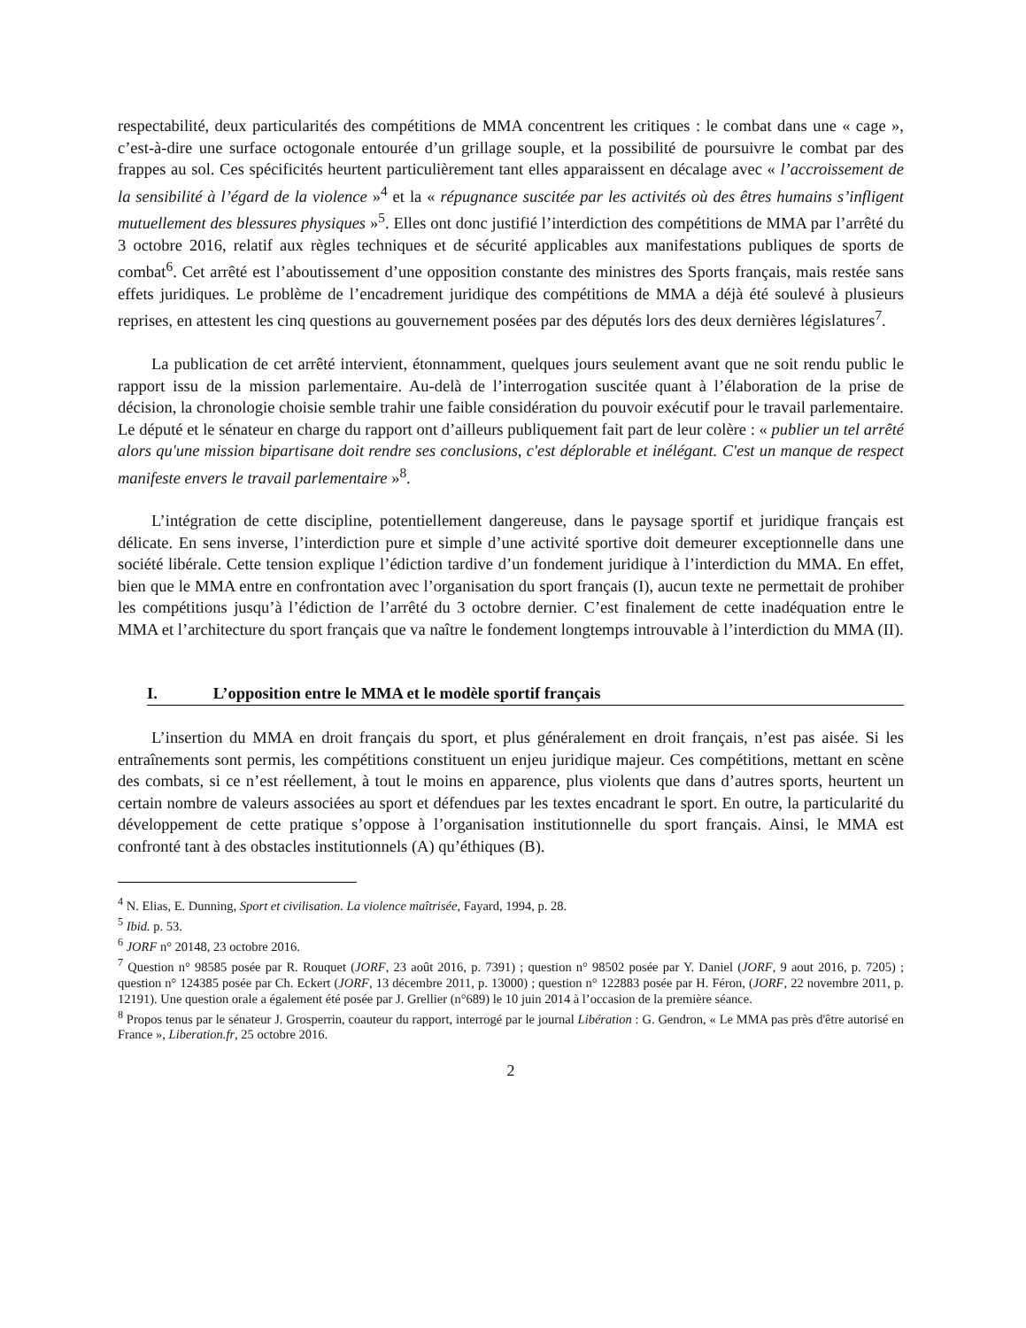respectabilité, deux particularités des compétitions de MMA concentrent les critiques : le combat dans une « cage », c’est-à-dire une surface octogonale entourée d’un grillage souple, et la possibilité de poursuivre le combat par des frappes au sol. Ces spécificités heurtent particulièrement tant elles apparaissent en décalage avec « l’accroissement de la sensibilité à l’égard de la violence »<sup>4</sup> et la « répugnance suscitée par les activités où des êtres humains s’infligent mutuellement des blessures physiques »<sup>5</sup>. Elles ont donc justifié l’interdiction des compétitions de MMA par l’arrêté du 3 octobre 2016, relatif aux règles techniques et de sécurité applicables aux manifestations publiques de sports de combat<sup>6</sup>. Cet arrêté est l’aboutissement d’une opposition constante des ministres des Sports français, mais restée sans effets juridiques. Le problème de l’encadrement juridique des compétitions de MMA a déjà été soulevé à plusieurs reprises, en attestent les cinq questions au gouvernement posées par des députés lors des deux dernières législatures<sup>7</sup>.
La publication de cet arrêté intervient, étonnamment, quelques jours seulement avant que ne soit rendu public le rapport issu de la mission parlementaire. Au-delà de l’interrogation suscitée quant à l’élaboration de la prise de décision, la chronologie choisie semble trahir une faible considération du pouvoir exécutif pour le travail parlementaire. Le député et le sénateur en charge du rapport ont d’ailleurs publiquement fait part de leur colère : « publier un tel arrêté alors qu'une mission bipartisane doit rendre ses conclusions, c'est déplorable et inélégant. C'est un manque de respect manifeste envers le travail parlementaire »<sup>8</sup>.
L’intégration de cette discipline, potentiellement dangereuse, dans le paysage sportif et juridique français est délicate. En sens inverse, l’interdiction pure et simple d’une activité sportive doit demeurer exceptionnelle dans une société libérale. Cette tension explique l’édiction tardive d’un fondement juridique à l’interdiction du MMA. En effet, bien que le MMA entre en confrontation avec l’organisation du sport français (I), aucun texte ne permettait de prohiber les compétitions jusqu’à l’édiction de l’arrêté du 3 octobre dernier. C’est finalement de cette inadéquation entre le MMA et l’architecture du sport français que va naître le fondement longtemps introuvable à l’interdiction du MMA (II).
I. L’opposition entre le MMA et le modèle sportif français
L’insertion du MMA en droit français du sport, et plus généralement en droit français, n’est pas aisée. Si les entraînements sont permis, les compétitions constituent un enjeu juridique majeur. Ces compétitions, mettant en scène des combats, si ce n’est réellement, à tout le moins en apparence, plus violents que dans d’autres sports, heurtent un certain nombre de valeurs associées au sport et défendues par les textes encadrant le sport. En outre, la particularité du développement de cette pratique s’oppose à l’organisation institutionnelle du sport français. Ainsi, le MMA est confronté tant à des obstacles institutionnels (A) qu’éthiques (B).
<sup>4</sup> N. Elias, E. Dunning, Sport et civilisation. La violence maîtrisée, Fayard, 1994, p. 28.
<sup>5</sup> Ibid. p. 53.
<sup>6</sup> JORF n° 20148, 23 octobre 2016.
<sup>7</sup> Question n° 98585 posée par R. Rouquet (JORF, 23 août 2016, p. 7391) ; question n° 98502 posée par Y. Daniel (JORF, 9 aout 2016, p. 7205) ; question n° 124385 posée par Ch. Eckert (JORF, 13 décembre 2011, p. 13000) ; question n° 122883 posée par H. Féron, (JORF, 22 novembre 2011, p. 12191). Une question orale a également été posée par J. Grellier (n°689) le 10 juin 2014 à l’occasion de la première séance.
<sup>8</sup> Propos tenus par le sénateur J. Grosperrin, coauteur du rapport, interrogé par le journal Libération : G. Gendron, « Le MMA pas près d'être autorisé en France », Liberation.fr, 25 octobre 2016.
2